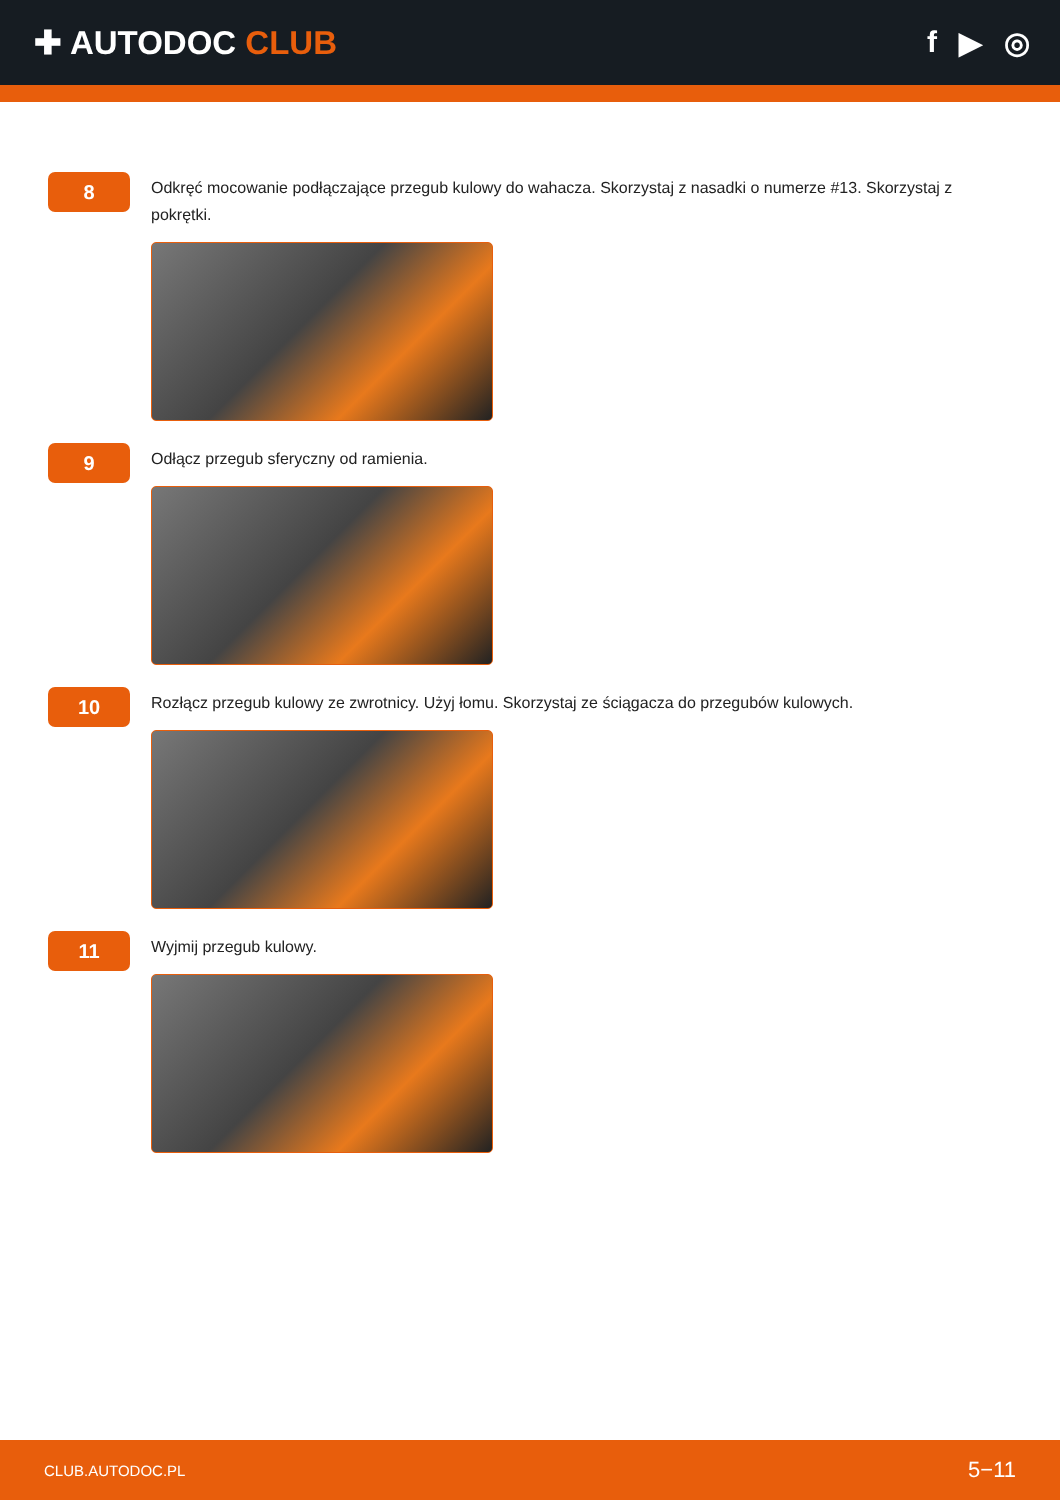✚ AUTODOC CLUB f ▶ ◎
8
Odkręć mocowanie podłączające przegub kulowy do wahacza. Skorzystaj z nasadki o numerze #13. Skorzystaj z pokrętki.
9
Odłącz przegub sferyczny od ramienia.
10
Rozłącz przegub kulowy ze zwrotnicy. Użyj łomu. Skorzystaj ze ściągacza do przegubów kulowych.
11
Wyjmij przegub kulowy.
CLUB.AUTODOC.PL 5−11